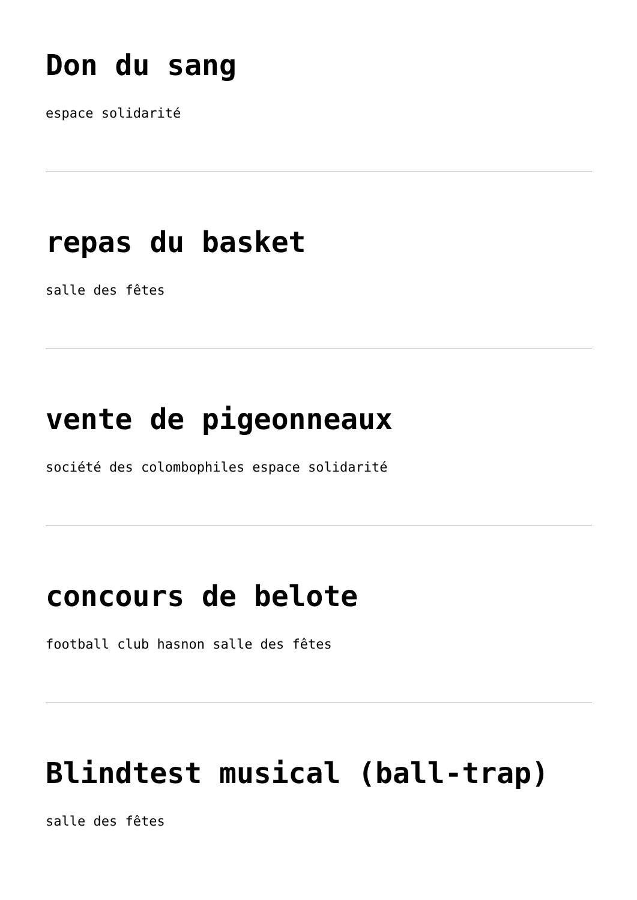Don du sang
espace solidarité
repas du basket
salle des fêtes
vente de pigeonneaux
société des colombophiles espace solidarité
concours de belote
football club hasnon salle des fêtes
Blindtest musical (ball-trap)
salle des fêtes